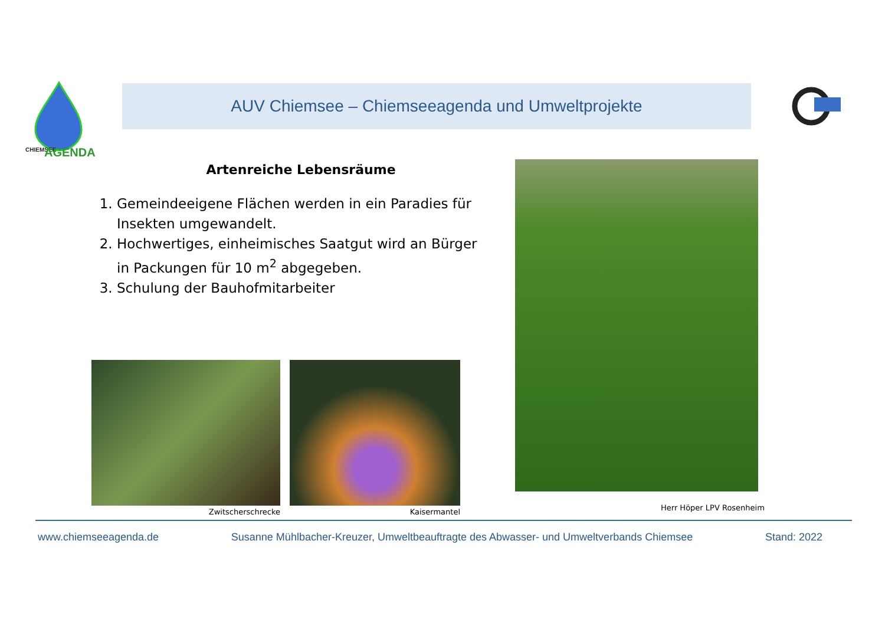CHIEMSEE
AGENDA
AUV Chiemsee – Chiemseeagenda und Umweltprojekte
Artenreiche Lebensräume
1. Gemeindeeigene Flächen werden in ein Paradies für Insekten umgewandelt.
2. Hochwertiges, einheimisches Saatgut wird an Bürger in Packungen für 10 m<sup>2</sup> abgegeben.
3. Schulung der Bauhofmitarbeiter
Zwitscherschrecke Kaisermantel
Herr Höper LPV Rosenheim
www.chiemseeagenda.de Susanne Mühlbacher-Kreuzer, Umweltbeauftragte des Abwasser- und Umweltverbands Chiemsee Stand: 2022